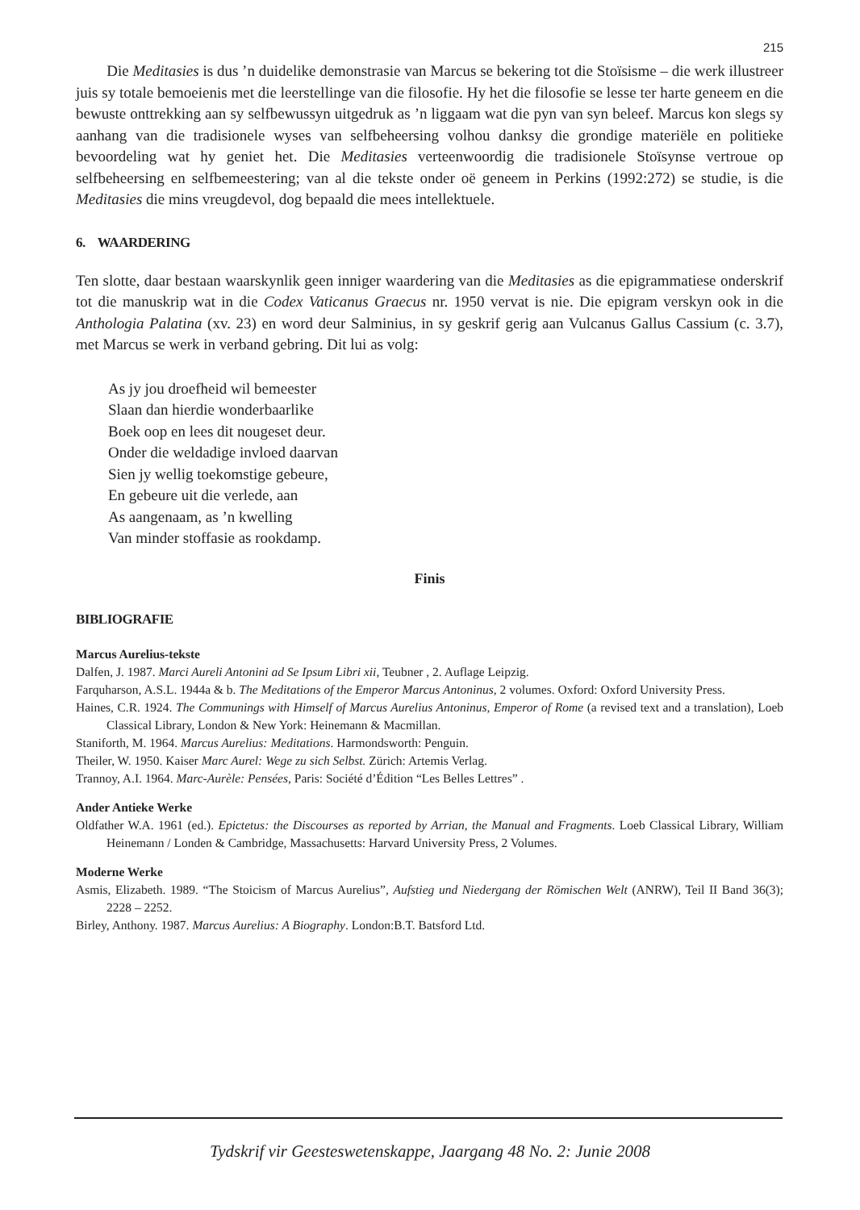215
Die Meditasies is dus ’n duidelike demonstrasie van Marcus se bekering tot die Stoïsisme – die werk illustreer juis sy totale bemoeienis met die leerstellinge van die filosofie. Hy het die filosofie se lesse ter harte geneem en die bewuste onttrekking aan sy selfbewussyn uitgedruk as ’n liggaam wat die pyn van syn beleef. Marcus kon slegs sy aanhang van die tradisionele wyses van selfbeheersing volhou danksy die grondige materiële en politieke bevoordeling wat hy geniet het. Die Meditasies verteenwoordig die tradisionele Stoïsynse vertroue op selfbeheersing en selfbemeestering; van al die tekste onder oë geneem in Perkins (1992:272) se studie, is die Meditasies die mins vreugdevol, dog bepaald die mees intellektuele.
6. WAARDERING
Ten slotte, daar bestaan waarskynlik geen inniger waardering van die Meditasies as die epigrammatiese onderskrif tot die manuskrip wat in die Codex Vaticanus Graecus nr. 1950 vervat is nie. Die epigram verskyn ook in die Anthologia Palatina (xv. 23) en word deur Salminius, in sy geskrif gerig aan Vulcanus Gallus Cassium (c. 3.7), met Marcus se werk in verband gebring. Dit lui as volg:
As jy jou droefheid wil bemeester
Slaan dan hierdie wonderbaarlike
Boek oop en lees dit nougeset deur.
Onder die weldadige invloed daarvan
Sien jy wellig toekomstige gebeure,
En gebeure uit die verlede, aan
As aangenaam, as ’n kwelling
Van minder stoffasie as rookdamp.
Finis
BIBLIOGRAFIE
Marcus Aurelius-tekste
Dalfen, J. 1987. Marci Aureli Antonini ad Se Ipsum Libri xii, Teubner , 2. Auflage Leipzig.
Farquharson, A.S.L. 1944a & b. The Meditations of the Emperor Marcus Antoninus, 2 volumes. Oxford: Oxford University Press.
Haines, C.R. 1924. The Communings with Himself of Marcus Aurelius Antoninus, Emperor of Rome (a revised text and a translation), Loeb Classical Library, London & New York: Heinemann & Macmillan.
Staniforth, M. 1964. Marcus Aurelius: Meditations. Harmondsworth: Penguin.
Theiler, W. 1950. Kaiser Marc Aurel: Wege zu sich Selbst. Zürich: Artemis Verlag.
Trannoy, A.I. 1964. Marc-Aurèle: Pensées, Paris: Société d’Édition “Les Belles Lettres” .
Ander Antieke Werke
Oldfather W.A. 1961 (ed.). Epictetus: the Discourses as reported by Arrian, the Manual and Fragments. Loeb Classical Library, William Heinemann / Londen & Cambridge, Massachusetts: Harvard University Press, 2 Volumes.
Moderne Werke
Asmis, Elizabeth. 1989. “The Stoicism of Marcus Aurelius”, Aufstieg und Niedergang der Römischen Welt (ANRW), Teil II Band 36(3); 2228 – 2252.
Birley, Anthony. 1987. Marcus Aurelius: A Biography. London:B.T. Batsford Ltd.
Tydskrif vir Geesteswetenskappe, Jaargang 48 No. 2: Junie 2008